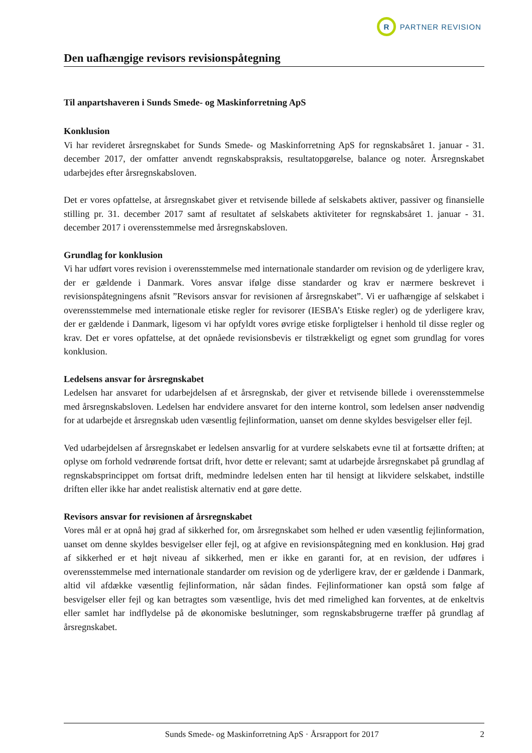R
PARTNER REVISION
Den uafhængige revisors revisionspåtegning
Til anpartshaveren i Sunds Smede- og Maskinforretning ApS
Konklusion
Vi har revideret årsregnskabet for Sunds Smede- og Maskinforretning ApS for regnskabsåret 1. januar - 31. december 2017, der omfatter anvendt regnskabspraksis, resultatopgørelse, balance og noter. Årsregnskabet udarbejdes efter årsregnskabsloven.
Det er vores opfattelse, at årsregnskabet giver et retvisende billede af selskabets aktiver, passiver og finansielle stilling pr. 31. december 2017 samt af resultatet af selskabets aktiviteter for regnskabsåret 1. januar - 31. december 2017 i overensstemmelse med årsregnskabsloven.
Grundlag for konklusion
Vi har udført vores revision i overensstemmelse med internationale standarder om revision og de yderligere krav, der er gældende i Danmark. Vores ansvar ifølge disse standarder og krav er nærmere beskrevet i revisionspåtegningens afsnit ”Revisors ansvar for revisionen af årsregnskabet”. Vi er uafhængige af selskabet i overensstemmelse med internationale etiske regler for revisorer (IESBA’s Etiske regler) og de yderligere krav, der er gældende i Danmark, ligesom vi har opfyldt vores øvrige etiske forpligtelser i henhold til disse regler og krav. Det er vores opfattelse, at det opnåede revisionsbevis er tilstrækkeligt og egnet som grundlag for vores konklusion.
Ledelsens ansvar for årsregnskabet
Ledelsen har ansvaret for udarbejdelsen af et årsregnskab, der giver et retvisende billede i overensstemmelse med årsregnskabsloven. Ledelsen har endvidere ansvaret for den interne kontrol, som ledelsen anser nødvendig for at udarbejde et årsregnskab uden væsentlig fejlinformation, uanset om denne skyldes besvigelser eller fejl.
Ved udarbejdelsen af årsregnskabet er ledelsen ansvarlig for at vurdere selskabets evne til at fortsætte driften; at oplyse om forhold vedrørende fortsat drift, hvor dette er relevant; samt at udarbejde årsregnskabet på grundlag af regnskabsprincippet om fortsat drift, medmindre ledelsen enten har til hensigt at likvidere selskabet, indstille driften eller ikke har andet realistisk alternativ end at gøre dette.
Revisors ansvar for revisionen af årsregnskabet
Vores mål er at opnå høj grad af sikkerhed for, om årsregnskabet som helhed er uden væsentlig fejlinformation, uanset om denne skyldes besvigelser eller fejl, og at afgive en revisionspåtegning med en konklusion. Høj grad af sikkerhed er et højt niveau af sikkerhed, men er ikke en garanti for, at en revision, der udføres i overensstemmelse med internationale standarder om revision og de yderligere krav, der er gældende i Danmark, altid vil afdække væsentlig fejlinformation, når sådan findes. Fejlinformationer kan opstå som følge af besvigelser eller fejl og kan betragtes som væsentlige, hvis det med rimelighed kan forventes, at de enkeltvis eller samlet har indflydelse på de økonomiske beslutninger, som regnskabsbrugerne træffer på grundlag af årsregnskabet.
Sunds Smede- og Maskinforretning ApS · Årsrapport for 2017 2